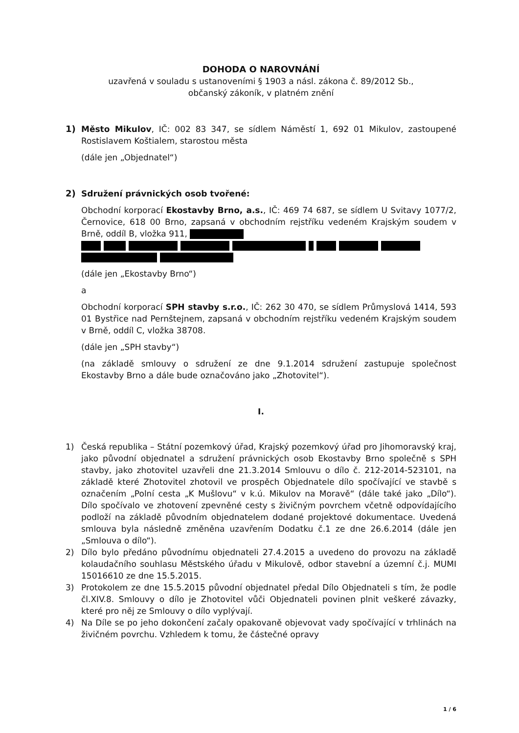DOHODA O NAROVNÁNÍ
uzavřená v souladu s ustanoveními § 1903 a násl. zákona č. 89/2012 Sb.,
občanský zákoník, v platném znění
1) Město Mikulov, IČ: 002 83 347, se sídlem Náměstí 1, 692 01 Mikulov, zastoupené Rostislavem Koštialem, starostou města
(dále jen „Objednatel“)
2) Sdružení právnických osob tvořené:
Obchodní korporací Ekostavby Brno, a.s., IČ: 469 74 687, se sídlem U Svitavy 1077/2, Černovice, 618 00 Brno, zapsaná v obchodním rejstříku vedeném Krajským soudem v Brně, oddíl B, vložka 911,
(dále jen „Ekostavby Brno“)
a
Obchodní korporací SPH stavby s.r.o., IČ: 262 30 470, se sídlem Průmyslová 1414, 593 01 Bystřice nad Pernštejnem, zapsaná v obchodním rejstříku vedeném Krajským soudem v Brně, oddíl C, vložka 38708.
(dále jen „SPH stavby“)
(na základě smlouvy o sdružení ze dne 9.1.2014 sdružení zastupuje společnost Ekostavby Brno a dále bude označováno jako „Zhotovitel“).
I.
1) Česká republika – Státní pozemkový úřad, Krajský pozemkový úřad pro Jihomoravský kraj, jako původní objednatel a sdružení právnických osob Ekostavby Brno společně s SPH stavby, jako zhotovitel uzavřeli dne 21.3.2014 Smlouvu o dílo č. 212-2014-523101, na základě které Zhotovitel zhotovil ve prospěch Objednatele dílo spočívající ve stavbě s označením „Polní cesta „K Mušlovu“ v k.ú. Mikulov na Moravě“ (dále také jako „Dílo“). Dílo spočívalo ve zhotovení zpevněné cesty s živičným povrchem včetně odpovídajícího podloží na základě původním objednatelem dodané projektové dokumentace. Uvedená smlouva byla následně změněna uzavřením Dodatku č.1 ze dne 26.6.2014 (dále jen „Smlouva o dílo“).
2) Dílo bylo předáno původnímu objednateli 27.4.2015 a uvedeno do provozu na základě kolaudačního souhlasu Městského úřadu v Mikulově, odbor stavební a územní č.j. MUMI 15016610 ze dne 15.5.2015.
3) Protokolem ze dne 15.5.2015 původní objednatel předal Dílo Objednateli s tím, že podle čl.XIV.8. Smlouvy o dílo je Zhotovitel vůči Objednateli povinen plnit veškeré závazky, které pro něj ze Smlouvy o dílo vyplývají.
4) Na Díle se po jeho dokončení začaly opakovaně objevovat vady spočívající v trhlinách na živičném povrchu. Vzhledem k tomu, že částečné opravy
1 / 6